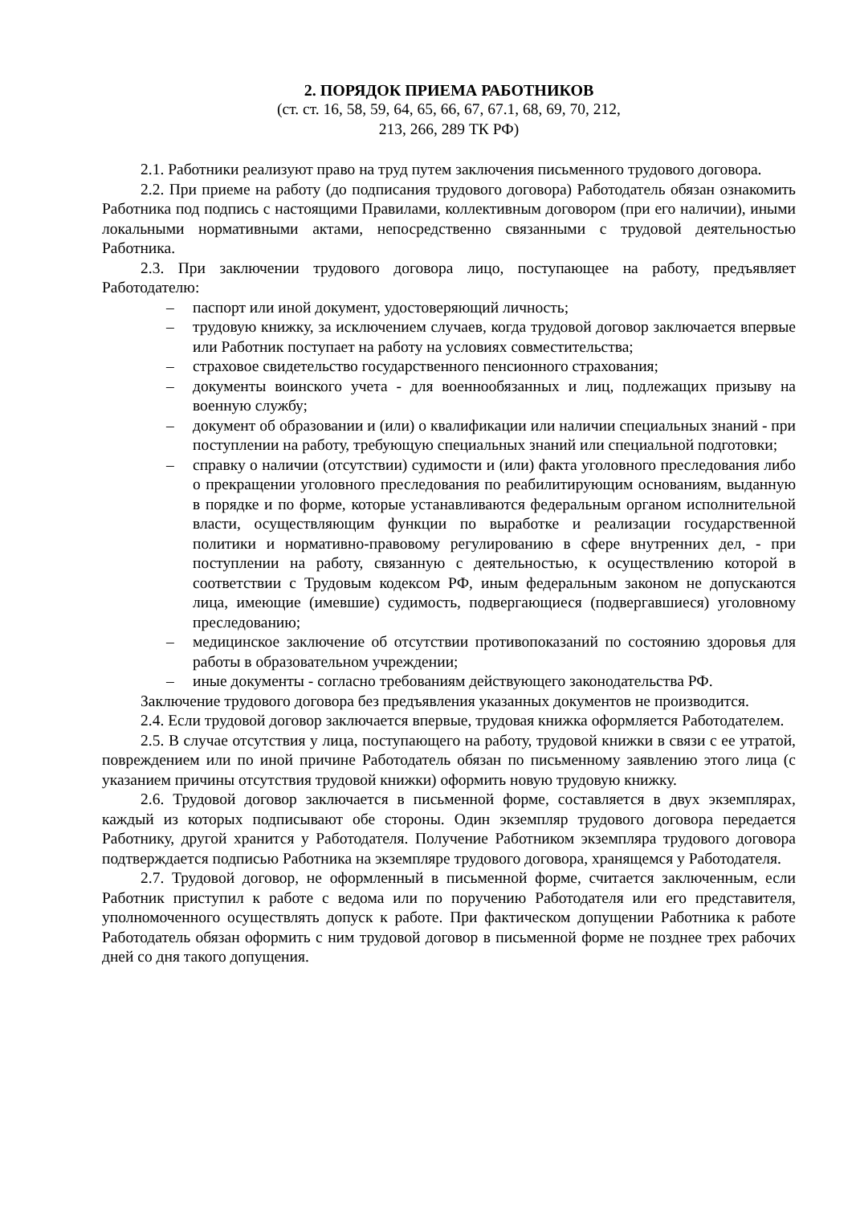2. ПОРЯДОК ПРИЕМА РАБОТНИКОВ
(ст. ст. 16, 58, 59, 64, 65, 66, 67, 67.1, 68, 69, 70, 212,
213, 266, 289 ТК РФ)
2.1. Работники реализуют право на труд путем заключения письменного трудового договора.
2.2. При приеме на работу (до подписания трудового договора) Работодатель обязан ознакомить Работника под подпись с настоящими Правилами, коллективным договором (при его наличии), иными локальными нормативными актами, непосредственно связанными с трудовой деятельностью Работника.
2.3. При заключении трудового договора лицо, поступающее на работу, предъявляет Работодателю:
– паспорт или иной документ, удостоверяющий личность;
– трудовую книжку, за исключением случаев, когда трудовой договор заключается впервые или Работник поступает на работу на условиях совместительства;
– страховое свидетельство государственного пенсионного страхования;
– документы воинского учета - для военнообязанных и лиц, подлежащих призыву на военную службу;
– документ об образовании и (или) о квалификации или наличии специальных знаний - при поступлении на работу, требующую специальных знаний или специальной подготовки;
– справку о наличии (отсутствии) судимости и (или) факта уголовного преследования либо о прекращении уголовного преследования по реабилитирующим основаниям, выданную в порядке и по форме, которые устанавливаются федеральным органом исполнительной власти, осуществляющим функции по выработке и реализации государственной политики и нормативно-правовому регулированию в сфере внутренних дел, - при поступлении на работу, связанную с деятельностью, к осуществлению которой в соответствии с Трудовым кодексом РФ, иным федеральным законом не допускаются лица, имеющие (имевшие) судимость, подвергающиеся (подвергавшиеся) уголовному преследованию;
– медицинское заключение об отсутствии противопоказаний по состоянию здоровья для работы в образовательном учреждении;
– иные документы - согласно требованиям действующего законодательства РФ.
Заключение трудового договора без предъявления указанных документов не производится.
2.4. Если трудовой договор заключается впервые, трудовая книжка оформляется Работодателем.
2.5. В случае отсутствия у лица, поступающего на работу, трудовой книжки в связи с ее утратой, повреждением или по иной причине Работодатель обязан по письменному заявлению этого лица (с указанием причины отсутствия трудовой книжки) оформить новую трудовую книжку.
2.6. Трудовой договор заключается в письменной форме, составляется в двух экземплярах, каждый из которых подписывают обе стороны. Один экземпляр трудового договора передается Работнику, другой хранится у Работодателя. Получение Работником экземпляра трудового договора подтверждается подписью Работника на экземпляре трудового договора, хранящемся у Работодателя.
2.7. Трудовой договор, не оформленный в письменной форме, считается заключенным, если Работник приступил к работе с ведома или по поручению Работодателя или его представителя, уполномоченного осуществлять допуск к работе. При фактическом допущении Работника к работе Работодатель обязан оформить с ним трудовой договор в письменной форме не позднее трех рабочих дней со дня такого допущения.